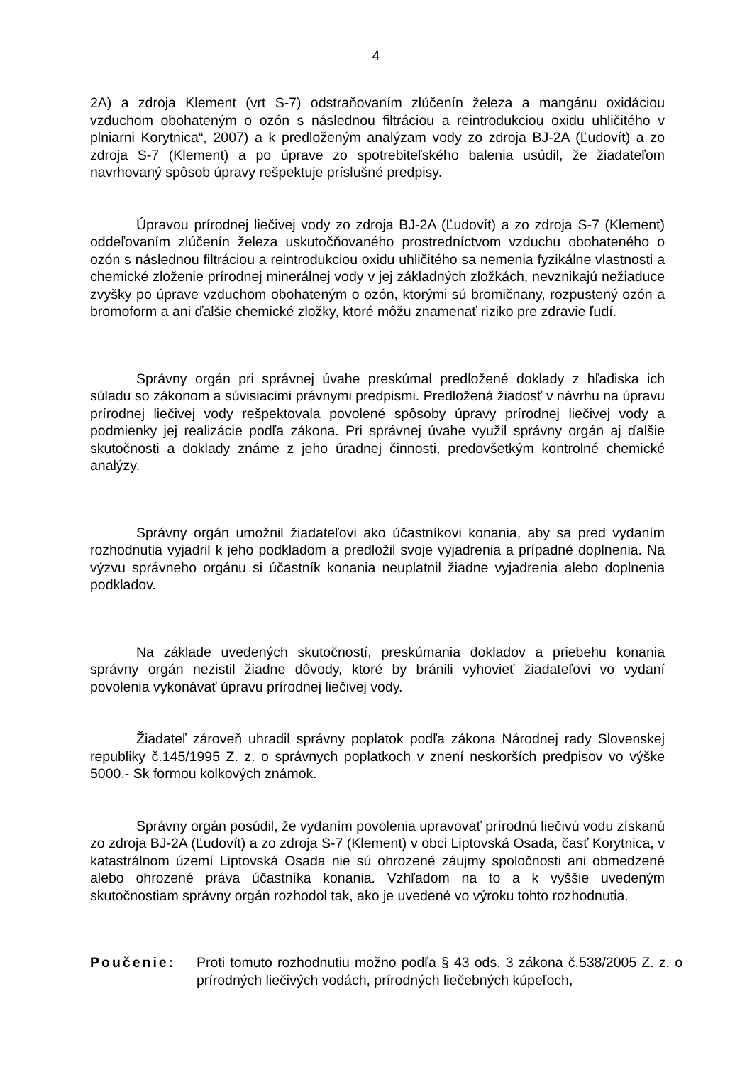4
2A) a zdroja Klement (vrt S-7) odstraňovaním zlúčenín železa a mangánu oxidáciou vzduchom obohateným o ozón s následnou filtráciou a reintrodukciou oxidu uhličitého v plniarni Korytnica“, 2007) a k predloženým analýzam vody zo zdroja BJ-2A (Ľudovít) a zo zdroja S-7 (Klement) a po úprave zo spotrebiteľského balenia usúdil, že žiadateľom navrhovaný spôsob úpravy rešpektuje príslušné predpisy.
Úpravou prírodnej liečivej vody zo zdroja BJ-2A (Ľudovít) a zo zdroja S-7 (Klement) oddeľovaním zlúčenín železa uskutočňovaného prostredníctvom vzduchu obohateného o ozón s následnou filtráciou a reintrodukciou oxidu uhličitého sa nemenia fyzikálne vlastnosti a chemické zloženie prírodnej minerálnej vody v jej základných zložkách, nevznikajú nežiaduce zvyšky po úprave vzduchom obohateným o ozón, ktorými sú bromičnany, rozpustený ozón a bromoform a ani ďalšie chemické zložky, ktoré môžu znamenať riziko pre zdravie ľudí.
Správny orgán pri správnej úvahe preskúmal predložené doklady z hľadiska ich súladu so zákonom a súvisiacimi právnymi predpismi. Predložená žiadosť v návrhu na úpravu prírodnej liečivej vody rešpektovala povolené spôsoby úpravy prírodnej liečivej vody a podmienky jej realizácie podľa zákona. Pri správnej úvahe využil správny orgán aj ďalšie skutočnosti a doklady známe z jeho úradnej činnosti, predovšetkým kontrolné chemické analýzy.
Správny orgán umožnil žiadateľovi ako účastníkovi konania, aby sa pred vydaním rozhodnutia vyjadril k jeho podkladom a predložil svoje vyjadrenia a prípadné doplnenia. Na výzvu správneho orgánu si účastník konania neuplatnil žiadne vyjadrenia alebo doplnenia podkladov.
Na základe uvedených skutočností, preskúmania dokladov a priebehu konania správny orgán nezistil žiadne dôvody, ktoré by bránili vyhovieť žiadateľovi vo vydaní povolenia vykonávať úpravu prírodnej liečivej vody.
Žiadateľ zároveň uhradil správny poplatok podľa zákona Národnej rady Slovenskej republiky č.145/1995 Z. z. o správnych poplatkoch v znení neskorších predpisov vo výške 5000.- Sk formou kolkových známok.
Správny orgán posúdil, že vydaním povolenia upravovať prírodnú liečivú vodu získanú zo zdroja BJ-2A (Ľudovít) a zo zdroja S-7 (Klement) v obci Liptovská Osada, časť Korytnica, v katastrálnom území Liptovská Osada nie sú ohrozené záujmy spoločnosti ani obmedzené alebo ohrozené práva účastníka konania. Vzhľadom na to a k vyššie uvedeným skutočnostiam správny orgán rozhodol tak, ako je uvedené vo výroku tohto rozhodnutia.
Poučenie: Proti tomuto rozhodnutiu možno podľa § 43 ods. 3 zákona č.538/2005 Z. z. o prírodných liečivých vodách, prírodných liečebných kúpeľoch,